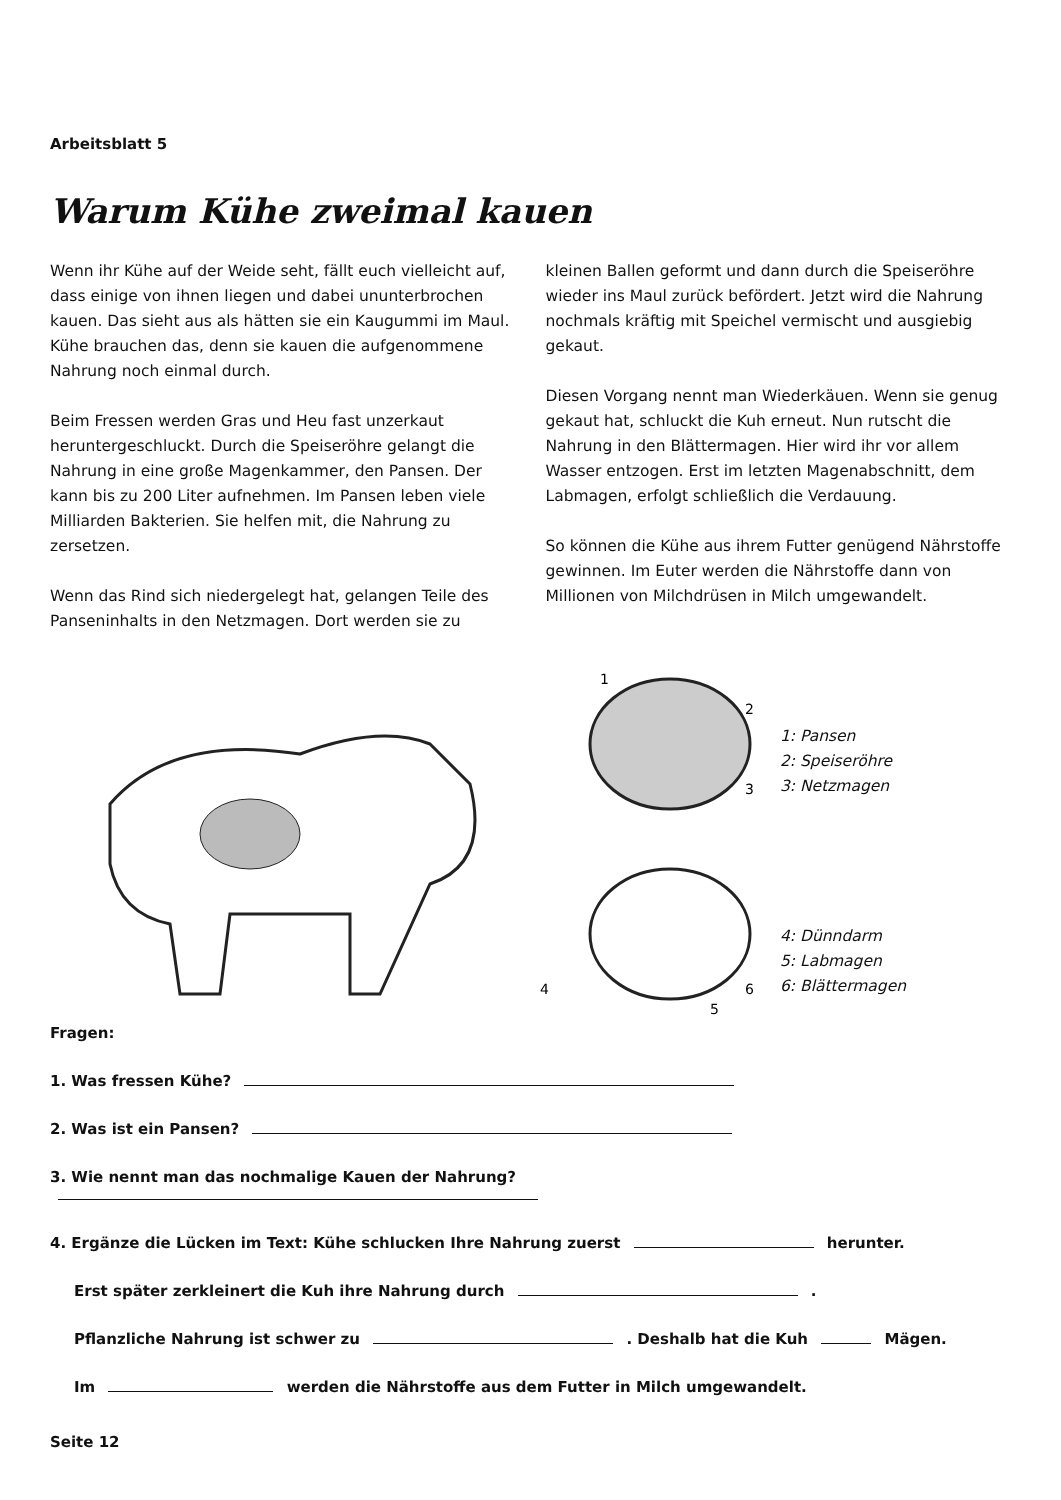Arbeitsblatt 5
Warum Kühe zweimal kauen
Wenn ihr Kühe auf der Weide seht, fällt euch vielleicht auf, dass einige von ihnen liegen und dabei ununterbrochen kauen. Das sieht aus als hätten sie ein Kaugummi im Maul. Kühe brauchen das, denn sie kauen die aufgenommene Nahrung noch einmal durch.
Beim Fressen werden Gras und Heu fast unzerkaut heruntergeschluckt. Durch die Speiseröhre gelangt die Nahrung in eine große Magenkammer, den Pansen. Der kann bis zu 200 Liter aufnehmen. Im Pansen leben viele Milliarden Bakterien. Sie helfen mit, die Nahrung zu zersetzen.
Wenn das Rind sich niedergelegt hat, gelangen Teile des Panseninhalts in den Netzmagen. Dort werden sie zu
kleinen Ballen geformt und dann durch die Speiseröhre wieder ins Maul zurück befördert. Jetzt wird die Nahrung nochmals kräftig mit Speichel vermischt und ausgiebig gekaut.
Diesen Vorgang nennt man Wiederkäuen. Wenn sie genug gekaut hat, schluckt die Kuh erneut. Nun rutscht die Nahrung in den Blättermagen. Hier wird ihr vor allem Wasser entzogen. Erst im letzten Magenabschnitt, dem Labmagen, erfolgt schließlich die Verdauung.
So können die Kühe aus ihrem Futter genügend Nährstoffe gewinnen. Im Euter werden die Nährstoffe dann von Millionen von Milchdrüsen in Milch umgewandelt.
1
2
3
4
5
6
1: Pansen
2: Speiseröhre
3: Netzmagen
4: Dünndarm
5: Labmagen
6: Blättermagen
Fragen:
1. Was fressen Kühe?
2. Was ist ein Pansen?
3. Wie nennt man das nochmalige Kauen der Nahrung?
4. Ergänze die Lücken im Text: Kühe schlucken Ihre Nahrung zuerst herunter.
Erst später zerkleinert die Kuh ihre Nahrung durch .
Pflanzliche Nahrung ist schwer zu . Deshalb hat die Kuh Mägen.
Im werden die Nährstoffe aus dem Futter in Milch umgewandelt.
Seite 12